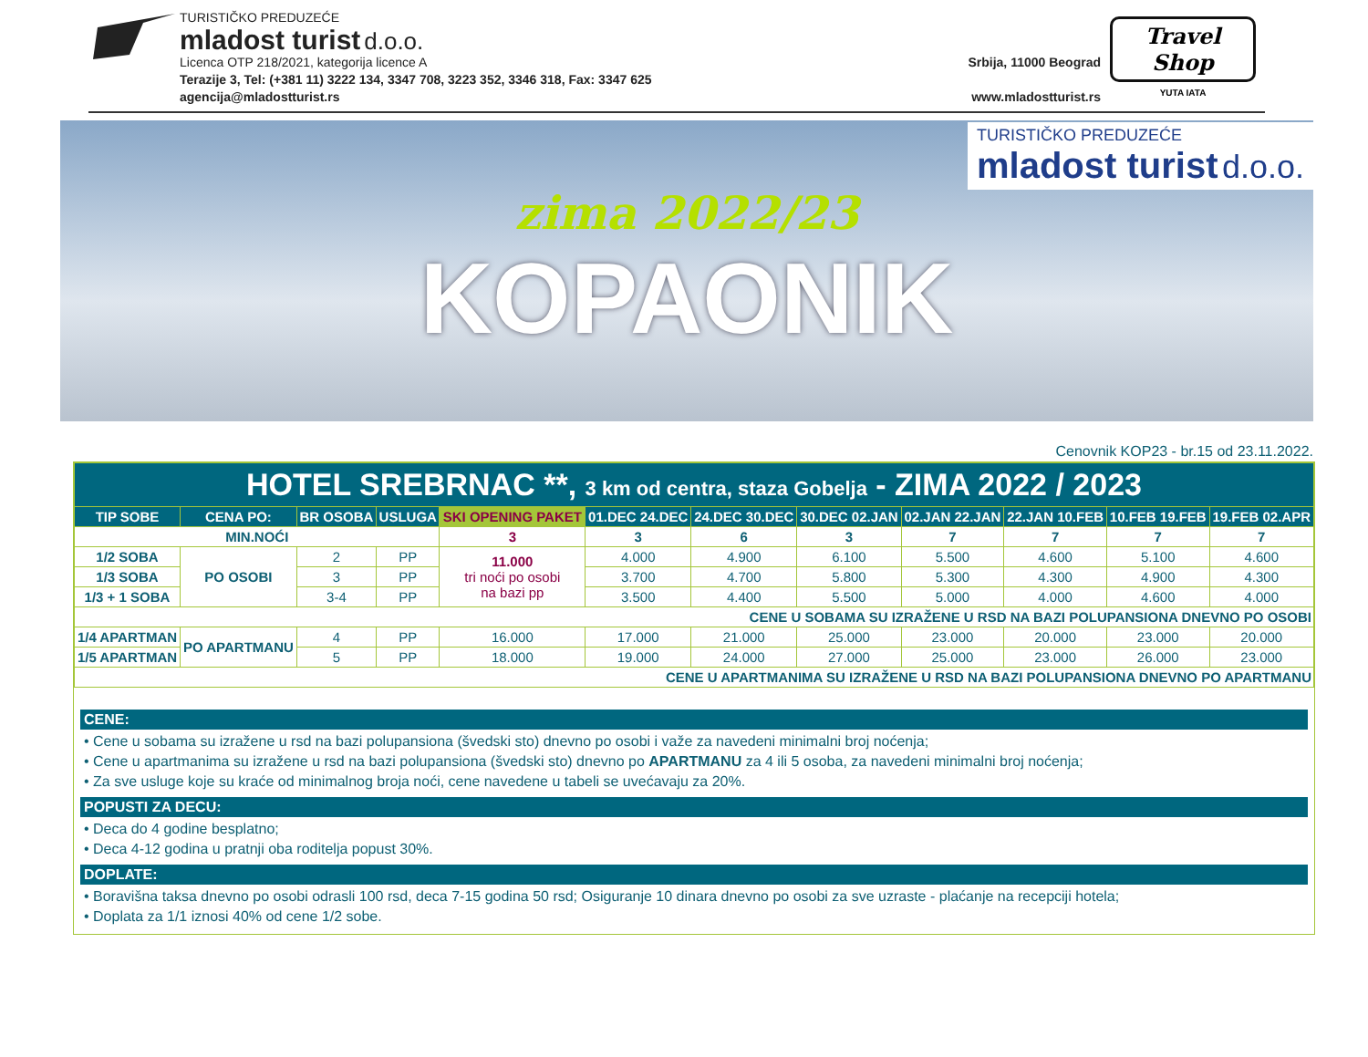TURISTIČKO PREDUZEĆE
mladost turist d.o.o.
Licenca OTP 218/2021, kategorija licence A Srbija, 11000 Beograd
Terazije 3, Tel: (+381 11) 3222 134, 3347 708, 3223 352, 3346 318, Fax: 3347 625
agencija@mladostturist.rs www.mladostturist.rs
Travel Shop
YUTA IATA
TURISTIČKO PREDUZEĆE
mladost turist d.o.o.
zima 2022/23
KOPAONIK
Cenovnik KOP23 - br.15 od 23.11.2022.
| HOTEL SREBRNAC **, 3 km od centra, staza Gobelja - ZIMA 2022 / 2023 | | | | | | | | | | | |
| TIP SOBE | CENA PO: | BR OSOBA | USLUGA | SKI OPENING PAKET | 01.DEC 24.DEC | 24.DEC 30.DEC | 30.DEC 02.JAN | 02.JAN 22.JAN | 22.JAN 10.FEB | 10.FEB 19.FEB | 19.FEB 02.APR |
| MIN.NOĆI | | | | 3 | 3 | 6 | 3 | 7 | 7 | 7 | 7 |
| 1/2 SOBA | PO OSOBI | 2 | PP | 11.000 tri noći po osobi na bazi pp | 4.000 | 4.900 | 6.100 | 5.500 | 4.600 | 5.100 | 4.600 |
| 1/3 SOBA | | 3 | PP | | 3.700 | 4.700 | 5.800 | 5.300 | 4.300 | 4.900 | 4.300 |
| 1/3 + 1 SOBA | | 3-4 | PP | | 3.500 | 4.400 | 5.500 | 5.000 | 4.000 | 4.600 | 4.000 |
| CENE U SOBAMA SU IZRAŽENE U RSD NA BAZI POLUPANSIONA DNEVNO PO OSOBI | | | | | | | | | | | |
| 1/4 APARTMAN | PO APARTMANU | 4 | PP | 16.000 | 17.000 | 21.000 | 25.000 | 23.000 | 20.000 | 23.000 | 20.000 |
| 1/5 APARTMAN | | 5 | PP | 18.000 | 19.000 | 24.000 | 27.000 | 25.000 | 23.000 | 26.000 | 23.000 |
| CENE U APARTMANIMA SU IZRAŽENE U RSD NA BAZI POLUPANSIONA DNEVNO PO APARTMANU | | | | | | | | | | | |
CENE:
• Cene u sobama su izražene u rsd na bazi polupansiona (švedski sto) dnevno po osobi i važe za navedeni minimalni broj noćenja;
• Cene u apartmanima su izražene u rsd na bazi polupansiona (švedski sto) dnevno po APARTMANU za 4 ili 5 osoba, za navedeni minimalni broj noćenja;
• Za sve usluge koje su kraće od minimalnog broja noći, cene navedene u tabeli se uvećavaju za 20%.
POPUSTI ZA DECU:
• Deca do 4 godine besplatno;
• Deca 4-12 godina u pratnji oba roditelja popust 30%.
DOPLATE:
• Boravišna taksa dnevno po osobi odrasli 100 rsd, deca 7-15 godina 50 rsd; Osiguranje 10 dinara dnevno po osobi za sve uzraste - plaćanje na recepciji hotela;
• Doplata za 1/1 iznosi 40% od cene 1/2 sobe.